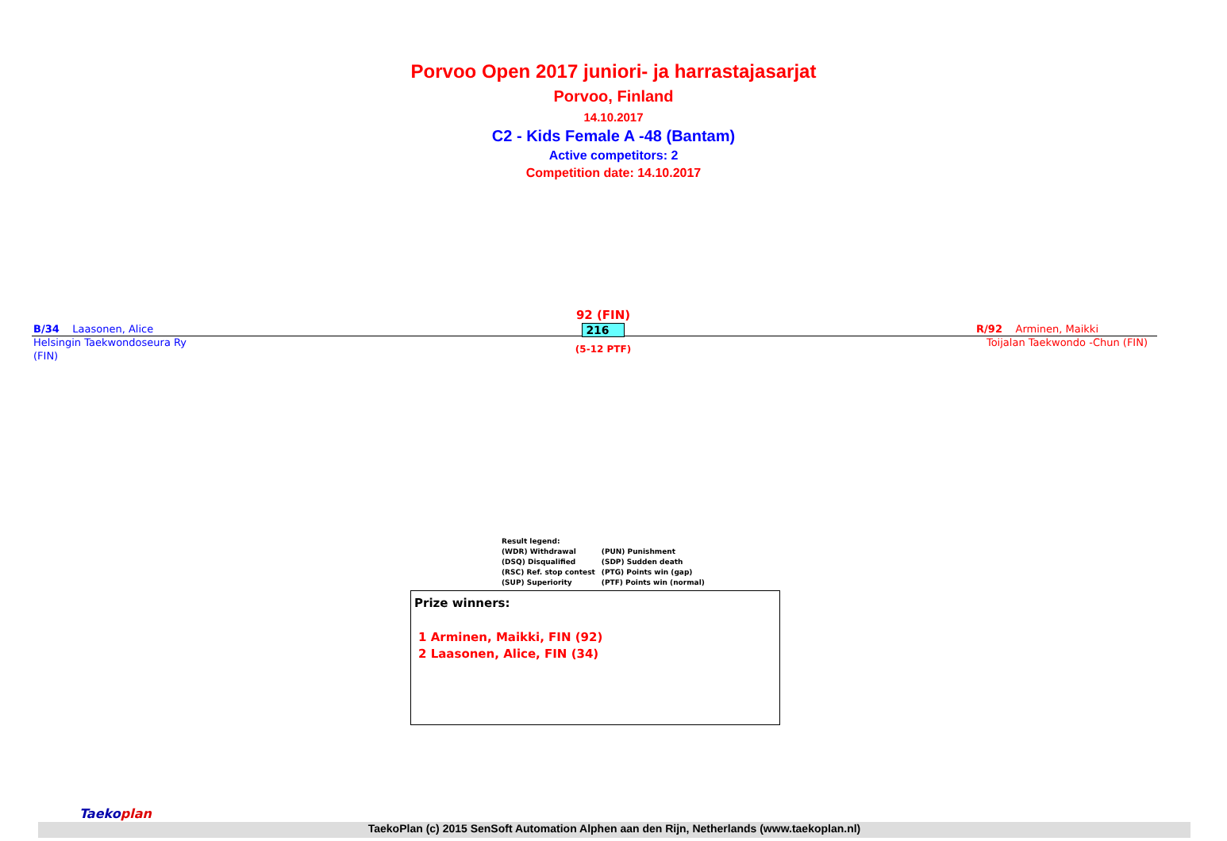Porvoo Open 2017 juniori- ja harrastajasarjat
Porvoo, Finland
14.10.2017
C2 - Kids Female A -48 (Bantam)
Active competitors: 2
Competition date: 14.10.2017
B/34 Laasonen, Alice
Helsingin Taekwondoseura Ry
(FIN)
92 (FIN)
216
(5-12 PTF)
R/92 Arminen, Maikki
Toijalan Taekwondo -Chun (FIN)
Result legend:
| (WDR) Withdrawal | (PUN) Punishment |
| (DSQ) Disqualified | (SDP) Sudden death |
| (RSC) Ref. stop contest | (PTG) Points win (gap) |
| (SUP) Superiority | (PTF) Points win (normal) |
Prize winners:
1 Arminen, Maikki, FIN (92)
2 Laasonen, Alice, FIN (34)
Taekoplan
TaekoPlan (c) 2015 SenSoft Automation Alphen aan den Rijn, Netherlands (www.taekoplan.nl)